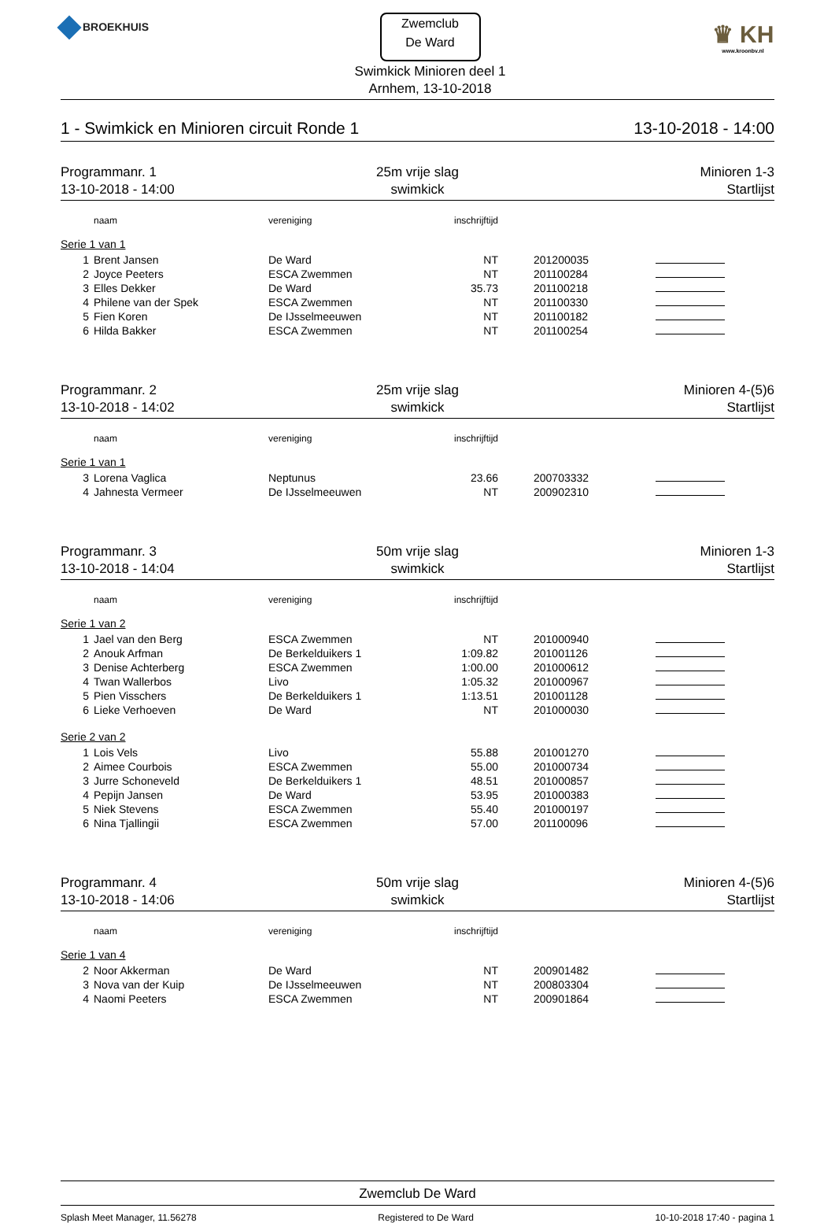BROEKHUIS
Zwemclub
De Ward
Swimkick Minioren deel 1
Arnhem, 13-10-2018
♛ KH
www.kroonbv.nl
1 - Swimkick en Minioren circuit Ronde 1 13-10-2018 - 14:00
Programmanr. 1
13-10-2018 - 14:00
25m vrije slag
swimkick
Minioren 1-3
Startlijst
| | naam | vereniging | inschrijftijd | | |
| --- | --- | --- | --- | --- | --- |
| Serie 1 van 1 | | | | | |
| 1 | Brent Jansen | De Ward | NT | 201200035 | |
| 2 | Joyce Peeters | ESCA Zwemmen | NT | 201100284 | |
| 3 | Elles Dekker | De Ward | 35.73 | 201100218 | |
| 4 | Philene van der Spek | ESCA Zwemmen | NT | 201100330 | |
| 5 | Fien Koren | De IJsselmeeuwen | NT | 201100182 | |
| 6 | Hilda Bakker | ESCA Zwemmen | NT | 201100254 | |
Programmanr. 2
13-10-2018 - 14:02
25m vrije slag
swimkick
Minioren 4-(5)6
Startlijst
| | naam | vereniging | inschrijftijd | | |
| --- | --- | --- | --- | --- | --- |
| Serie 1 van 1 | | | | | |
| 3 | Lorena Vaglica | Neptunus | 23.66 | 200703332 | |
| 4 | Jahnesta Vermeer | De IJsselmeeuwen | NT | 200902310 | |
Programmanr. 3
13-10-2018 - 14:04
50m vrije slag
swimkick
Minioren 1-3
Startlijst
| | naam | vereniging | inschrijftijd | | |
| --- | --- | --- | --- | --- | --- |
| Serie 1 van 2 | | | | | |
| 1 | Jael van den Berg | ESCA Zwemmen | NT | 201000940 | |
| 2 | Anouk Arfman | De Berkelduikers 1 | 1:09.82 | 201001126 | |
| 3 | Denise Achterberg | ESCA Zwemmen | 1:00.00 | 201000612 | |
| 4 | Twan Wallerbos | Livo | 1:05.32 | 201000967 | |
| 5 | Pien Visschers | De Berkelduikers 1 | 1:13.51 | 201001128 | |
| 6 | Lieke Verhoeven | De Ward | NT | 201000030 | |
| Serie 2 van 2 | | | | | |
| 1 | Lois Vels | Livo | 55.88 | 201001270 | |
| 2 | Aimee Courbois | ESCA Zwemmen | 55.00 | 201000734 | |
| 3 | Jurre Schoneveld | De Berkelduikers 1 | 48.51 | 201000857 | |
| 4 | Pepijn Jansen | De Ward | 53.95 | 201000383 | |
| 5 | Niek Stevens | ESCA Zwemmen | 55.40 | 201000197 | |
| 6 | Nina Tjallingii | ESCA Zwemmen | 57.00 | 201100096 | |
Programmanr. 4
13-10-2018 - 14:06
50m vrije slag
swimkick
Minioren 4-(5)6
Startlijst
| | naam | vereniging | inschrijftijd | | |
| --- | --- | --- | --- | --- | --- |
| Serie 1 van 4 | | | | | |
| 2 | Noor Akkerman | De Ward | NT | 200901482 | |
| 3 | Nova van der Kuip | De IJsselmeeuwen | NT | 200803304 | |
| 4 | Naomi Peeters | ESCA Zwemmen | NT | 200901864 | |
Zwemclub De Ward
Splash Meet Manager, 11.56278 Registered to De Ward 10-10-2018 17:40 - pagina 1